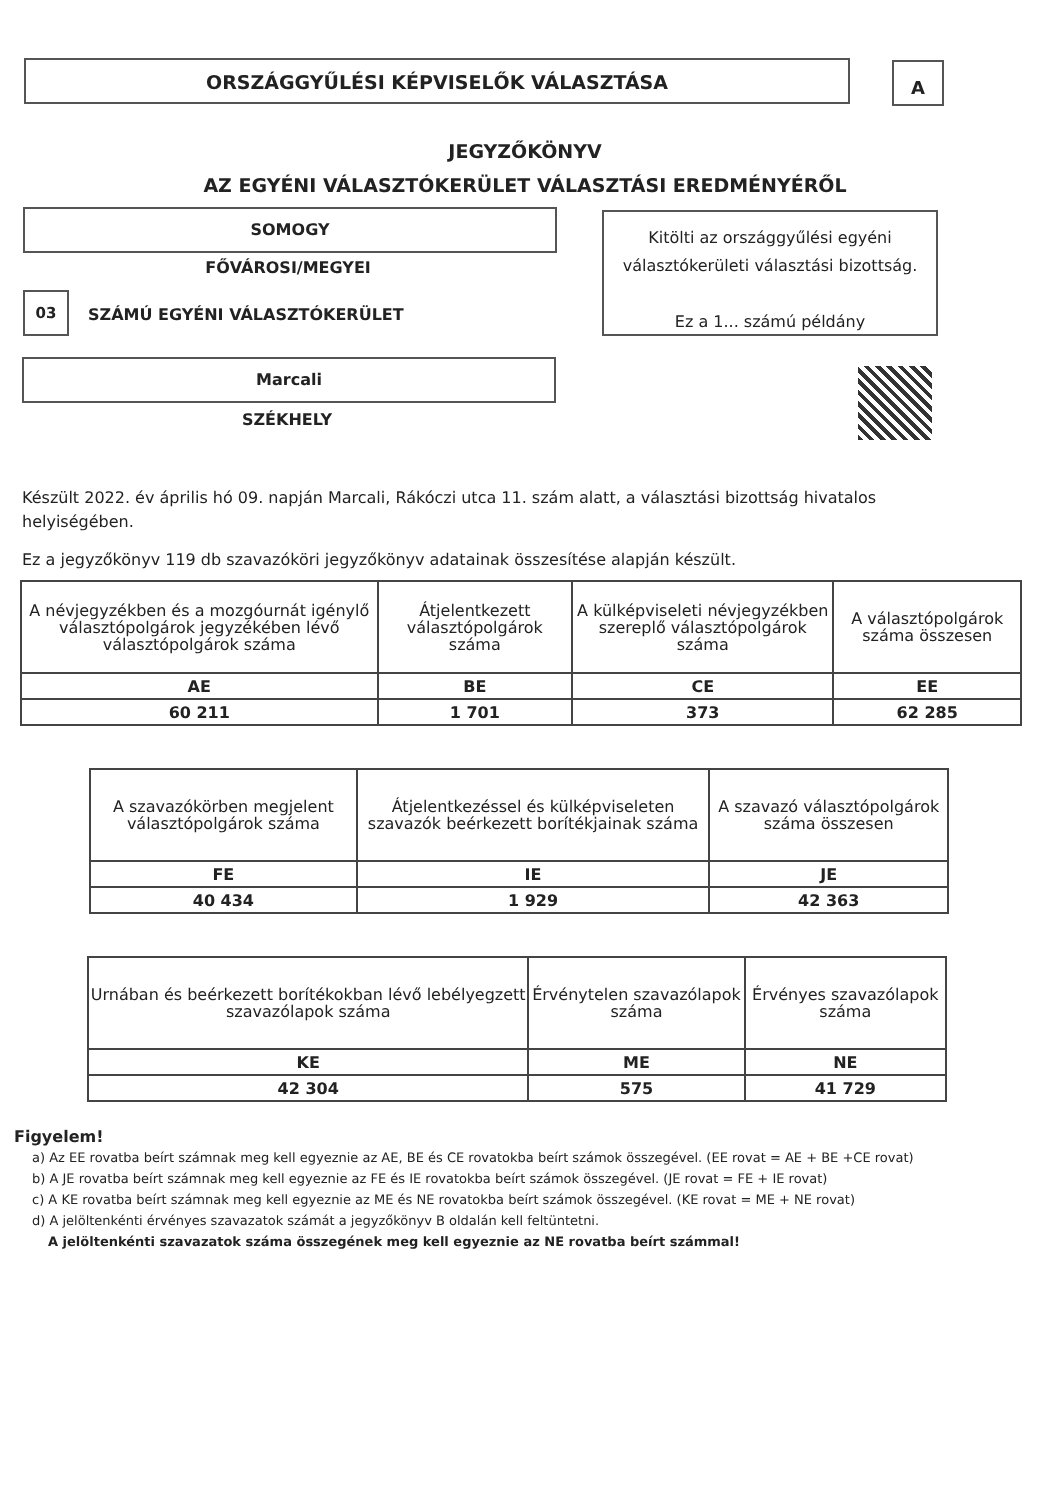ORSZÁGGYŰLÉSI KÉPVISELŐK VÁLASZTÁSA A
JEGYZŐKÖNYV
AZ EGYÉNI VÁLASZTÓKERÜLET VÁLASZTÁSI EREDMÉNYÉRŐL
SOMOGY
FŐVÁROSI/MEGYEI
03
SZÁMÚ EGYÉNI VÁLASZTÓKERÜLET
Kitölti az országgyűlési egyéni
választókerületi választási bizottság.
Ez a 1... számú példány
Marcali
SZÉKHELY
Készült 2022. év április hó 09. napján Marcali, Rákóczi utca 11. szám alatt, a választási bizottság hivatalos helyiségében.
Ez a jegyzőkönyv 119 db szavazóköri jegyzőkönyv adatainak összesítése alapján készült.
| A névjegyzékben és a mozgóurnát igénylő választópolgárok jegyzékében lévő választópolgárok száma | Átjelentkezett választópolgárok száma | A külképviseleti névjegyzékben szereplő választópolgárok száma | A választópolgárok száma összesen |
| AE | BE | CE | EE |
| 60 211 | 1 701 | 373 | 62 285 |
| A szavazókörben megjelent választópolgárok száma | Átjelentkezéssel és külképviseleten szavazók beérkezett borítékjainak száma | A szavazó választópolgárok száma összesen |
| FE | IE | JE |
| 40 434 | 1 929 | 42 363 |
| Urnában és beérkezett borítékokban lévő lebélyegzett szavazólapok száma | Érvénytelen szavazólapok száma | Érvényes szavazólapok száma |
| KE | ME | NE |
| 42 304 | 575 | 41 729 |
Figyelem!
a) Az EE rovatba beírt számnak meg kell egyeznie az AE, BE és CE rovatokba beírt számok összegével. (EE rovat = AE + BE +CE rovat)
b) A JE rovatba beírt számnak meg kell egyeznie az FE és IE rovatokba beírt számok összegével. (JE rovat = FE + IE rovat)
c) A KE rovatba beírt számnak meg kell egyeznie az ME és NE rovatokba beírt számok összegével. (KE rovat = ME + NE rovat)
d) A jelöltenkénti érvényes szavazatok számát a jegyzőkönyv B oldalán kell feltüntetni.
A jelöltenkénti szavazatok száma összegének meg kell egyeznie az NE rovatba beírt számmal!